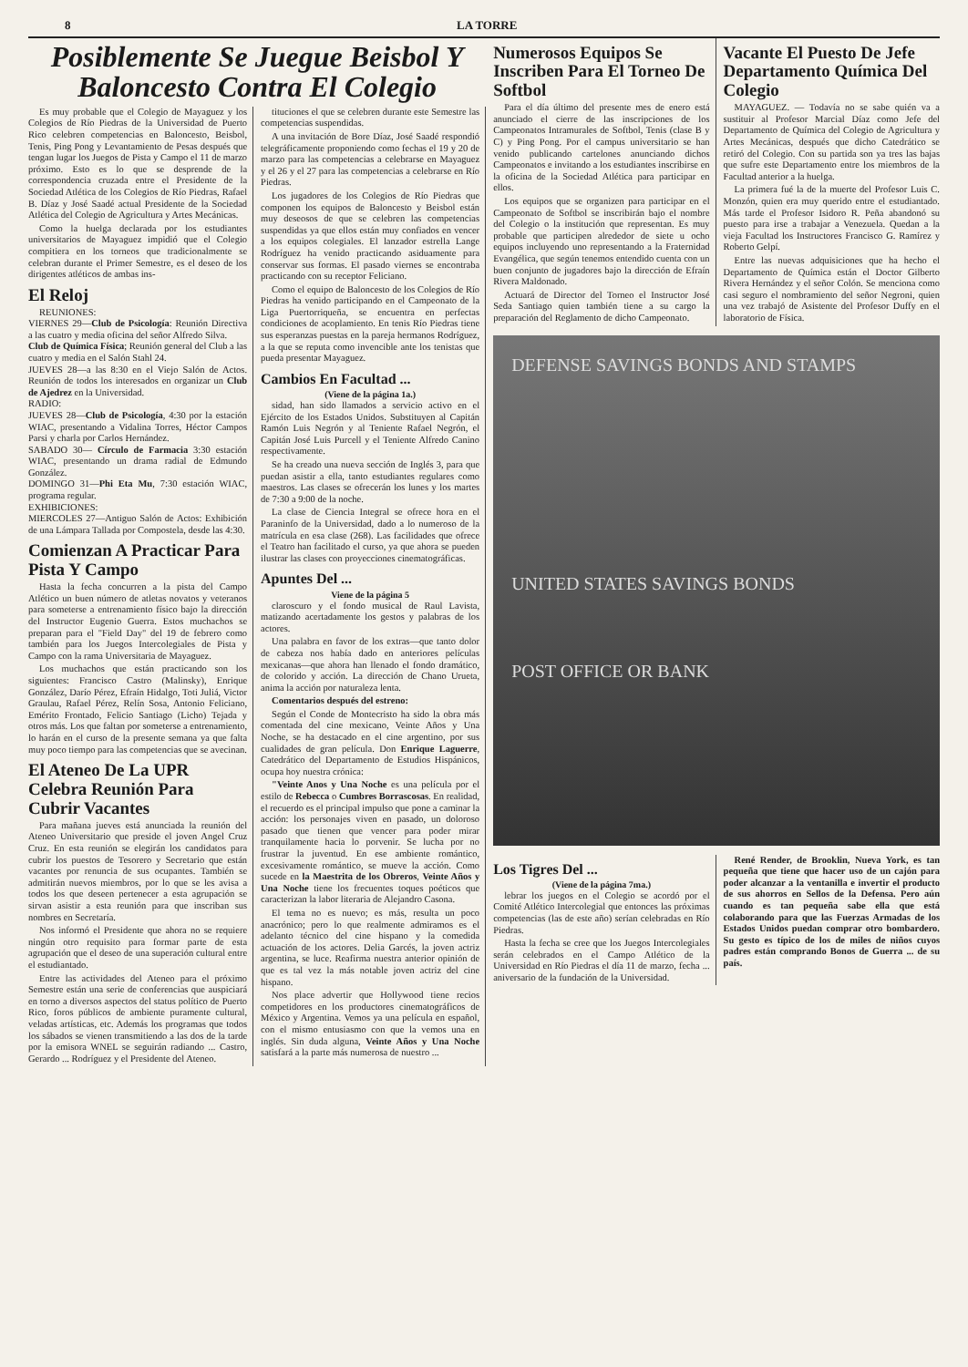8 LA TORRE
Posiblemente Se Juegue Beisbol Y Baloncesto Contra El Colegio
Es muy probable que el Colegio de Mayaguez y los Colegios de Río Piedras de la Universidad de Puerto Rico celebren competencias en Baloncesto, Beisbol, Tenis, Ping Pong y Levantamiento de Pesas después que tengan lugar los Juegos de Pista y Campo el 11 de marzo próximo. Esto es lo que se desprende de la correspondencia cruzada entre el Presidente de la Sociedad Atlética de los Colegios de Río Piedras, Rafael B. Díaz y José Saadé actual Presidente de la Sociedad Atlética del Colegio de Agricultura y Artes Mecánicas.
Como la huelga declarada por los estudiantes universitarios de Mayaguez impidió que el Colegio compitiera en los torneos que tradicionalmente se celebran durante el Primer Semestre, es el deseo de los dirigentes atléticos de ambas ins-
El Reloj
REUNIONES:
VIERNES 29—Club de Psicología: Reunión Directiva a las cuatro y media oficina del señor Alfredo Silva.
Club de Química Física; Reunión general del Club a las cuatro y media en el Salón Stahl 24.
JUEVES 28—a las 8:30 en el Viejo Salón de Actos. Reunión de todos los interesados en organizar un Club de Ajedrez en la Universidad.
RADIO:
JUEVES 28—Club de Psicología, 4:30 por la estación WIAC, presentando a Vidalina Torres, Héctor Campos Parsi y charla por Carlos Hernández.
SABADO 30— Círculo de Farmacia 3:30 estación WIAC, presentando un drama radial de Edmundo González.
DOMINGO 31—Phi Eta Mu, 7:30 estación WIAC, programa regular.
EXHIBICIONES:
MIERCOLES 27—Antiguo Salón de Actos: Exhibición de una Lámpara Tallada por Compostela, desde las 4:30.
Comienzan A Practicar Para Pista Y Campo
Hasta la fecha concurren a la pista del Campo Atlético un buen número de atletas novatos y veteranos para someterse a entrenamiento físico bajo la dirección del Instructor Eugenio Guerra. Estos muchachos se preparan para el "Field Day" del 19 de febrero como también para los Juegos Intercolegiales de Pista y Campo con la rama Universitaria de Mayaguez.
Los muchachos que están practicando son los siguientes: Francisco Castro (Malinsky), Enrique González, Darío Pérez, Efraín Hidalgo, Toti Juliá, Victor Graulau, Rafael Pérez, Relín Sosa, Antonio Feliciano, Emérito Frontado, Felicio Santiago (Licho) Tejada y otros más. Los que faltan por someterse a entrenamiento, lo harán en el curso de la presente semana ya que falta muy poco tiempo para las competencias que se avecinan.
El Ateneo De La UPR Celebra Reunión Para Cubrir Vacantes
Para mañana jueves está anunciada la reunión del Ateneo Universitario que preside el joven Angel Cruz Cruz. En esta reunión se elegirán los candidatos para cubrir los puestos de Tesorero y Secretario que están vacantes por renuncia de sus ocupantes. También se admitirán nuevos miembros, por lo que se les avisa a todos los que deseen pertenecer a esta agrupación se sirvan asistir a esta reunión para que inscriban sus nombres en Secretaría.
Nos informó el Presidente que ahora no se requiere ningún otro requisito para formar parte de esta agrupación que el deseo de una superación cultural entre el estudiantado.
Entre las actividades del Ateneo para el próximo Semestre están una serie de conferencias que auspiciará en torno a diversos aspectos del status político de Puerto Rico, foros públicos de ambiente puramente cultural, veladas artísticas, etc. Además los programas que todos los sábados se vienen transmitiendo a las dos de la tarde por la emisora WNEL se seguirán radiando ... Castro, Gerardo ... Rodríguez y el Presidente del Ateneo.
tituciones el que se celebren durante este Semestre las competencias suspendidas.
A una invitación de Bore Díaz, José Saadé respondió telegráficamente proponiendo como fechas el 19 y 20 de marzo para las competencias a celebrarse en Mayaguez y el 26 y el 27 para las competencias a celebrarse en Río Piedras.
Los jugadores de los Colegios de Río Piedras que componen los equipos de Baloncesto y Beisbol están muy deseosos de que se celebren las competencias suspendidas ya que ellos están muy confiados en vencer a los equipos colegiales. El lanzador estrella Lange Rodríguez ha venido practicando asiduamente para conservar sus formas. El pasado viernes se encontraba practicando con su receptor Feliciano.
Como el equipo de Baloncesto de los Colegios de Río Piedras ha venido participando en el Campeonato de la Liga Puertorriqueña, se encuentra en perfectas condiciones de acoplamiento. En tenis Río Piedras tiene sus esperanzas puestas en la pareja hermanos Rodríguez, a la que se reputa como invencible ante los tenistas que pueda presentar Mayaguez.
Cambios En Facultad ...
(Viene de la página 1a.)
sidad, han sido llamados a servicio activo en el Ejército de los Estados Unidos. Substituyen al Capitán Ramón Luis Negrón y al Teniente Rafael Negrón, el Capitán José Luis Purcell y el Teniente Alfredo Canino respectivamente.
Se ha creado una nueva sección de Inglés 3, para que puedan asistir a ella, tanto estudiantes regulares como maestros. Las clases se ofrecerán los lunes y los martes de 7:30 a 9:00 de la noche.
La clase de Ciencia Integral se ofrece hora en el Paraninfo de la Universidad, dado a lo numeroso de la matrícula en esa clase (268). Las facilidades que ofrece el Teatro han facilitado el curso, ya que ahora se pueden ilustrar las clases con proyecciones cinematográficas.
Apuntes Del ...
Viene de la página 5
claroscuro y el fondo musical de Raul Lavista, matizando acertadamente los gestos y palabras de los actores.
Una palabra en favor de los extras—que tanto dolor de cabeza nos había dado en anteriores películas mexicanas—que ahora han llenado el fondo dramático, de colorido y acción. La dirección de Chano Urueta, anima la acción por naturaleza lenta.
Comentarios después del estreno:
Según el Conde de Montecristo ha sido la obra más comentada del cine mexicano, Veinte Años y Una Noche, se ha destacado en el cine argentino, por sus cualidades de gran película. Don Enrique Laguerre, Catedrático del Departamento de Estudios Hispánicos, ocupa hoy nuestra crónica:
"Veinte Anos y Una Noche es una película por el estilo de Rebecca o Cumbres Borrascosas. En realidad, el recuerdo es el principal impulso que pone a caminar la acción: los personajes viven en pasado, un doloroso pasado que tienen que vencer para poder mirar tranquilamente hacia lo porvenir. Se lucha por no frustrar la juventud. En ese ambiente romántico, excesivamente romántico, se mueve la acción. Como sucede en la Maestrita de los Obreros, Veinte Años y Una Noche tiene los frecuentes toques poéticos que caracterizan la labor literaria de Alejandro Casona.
El tema no es nuevo; es más, resulta un poco anacrónico; pero lo que realmente admiramos es el adelanto técnico del cine hispano y la comedida actuación de los actores. Delia Garcés, la joven actriz argentina, se luce. Reafirma nuestra anterior opinión de que es tal vez la más notable joven actriz del cine hispano.
Nos place advertir que Hollywood tiene recios competidores en los productores cinematográficos de México y Argentina. Vemos ya una película en español, con el mismo entusiasmo con que la vemos una en inglés. Sin duda alguna, Veinte Años y Una Noche satisfará a la parte más numerosa de nuestro ...
Numerosos Equipos Se Inscriben Para El Torneo De Softbol
Para el día último del presente mes de enero está anunciado el cierre de las inscripciones de los Campeonatos Intramurales de Softbol, Tenis (clase B y C) y Ping Pong. Por el campus universitario se han venido publicando cartelones anunciando dichos Campeonatos e invitando a los estudiantes inscribirse en la oficina de la Sociedad Atlética para participar en ellos.
Los equipos que se organizen para participar en el Campeonato de Softbol se inscribirán bajo el nombre del Colegio o la institución que representan. Es muy probable que participen alrededor de siete u ocho equipos incluyendo uno representando a la Fraternidad Evangélica, que según tenemos entendido cuenta con un buen conjunto de jugadores bajo la dirección de Efraín Rivera Maldonado.
Actuará de Director del Torneo el Instructor José Seda Santiago quien también tiene a su cargo la preparación del Reglamento de dicho Campeonato.
Vacante El Puesto De Jefe Departamento Química Del Colegio
MAYAGUEZ. — Todavía no se sabe quién va a sustituir al Profesor Marcial Díaz como Jefe del Departamento de Química del Colegio de Agricultura y Artes Mecánicas, después que dicho Catedrático se retiró del Colegio. Con su partida son ya tres las bajas que sufre este Departamento entre los miembros de la Facultad anterior a la huelga.
La primera fué la de la muerte del Profesor Luis C. Monzón, quien era muy querido entre el estudiantado. Más tarde el Profesor Isidoro R. Peña abandonó su puesto para irse a trabajar a Venezuela. Quedan a la vieja Facultad los Instructores Francisco G. Ramírez y Roberto Gelpí.
Entre las nuevas adquisiciones que ha hecho el Departamento de Química están el Doctor Gilberto Rivera Hernández y el señor Colón. Se menciona como casi seguro el nombramiento del señor Negroni, quien una vez trabajó de Asistente del Profesor Duffy en el laboratorio de Física.
DEFENSE SAVINGS BONDS AND STAMPS
UNITED STATES SAVINGS BONDS
POST OFFICE OR BANK
Los Tigres Del ...
(Viene de la página 7ma.)
lebrar los juegos en el Colegio se acordó por el Comité Atlético Intercolegial que entonces las próximas competencias (las de este año) serían celebradas en Río Piedras.
Hasta la fecha se cree que los Juegos Intercolegiales serán celebrados en el Campo Atlético de la Universidad en Río Piedras el día 11 de marzo, fecha ... aniversario de la fundación de la Universidad.
René Render, de Brooklin, Nueva York, es tan pequeña que tiene que hacer uso de un cajón para poder alcanzar a la ventanilla e invertir el producto de sus ahorros en Sellos de la Defensa. Pero aún cuando es tan pequeña sabe ella que está colaborando para que las Fuerzas Armadas de los Estados Unidos puedan comprar otro bombardero. Su gesto es típico de los de miles de niños cuyos padres están comprando Bonos de Guerra ... de su país.